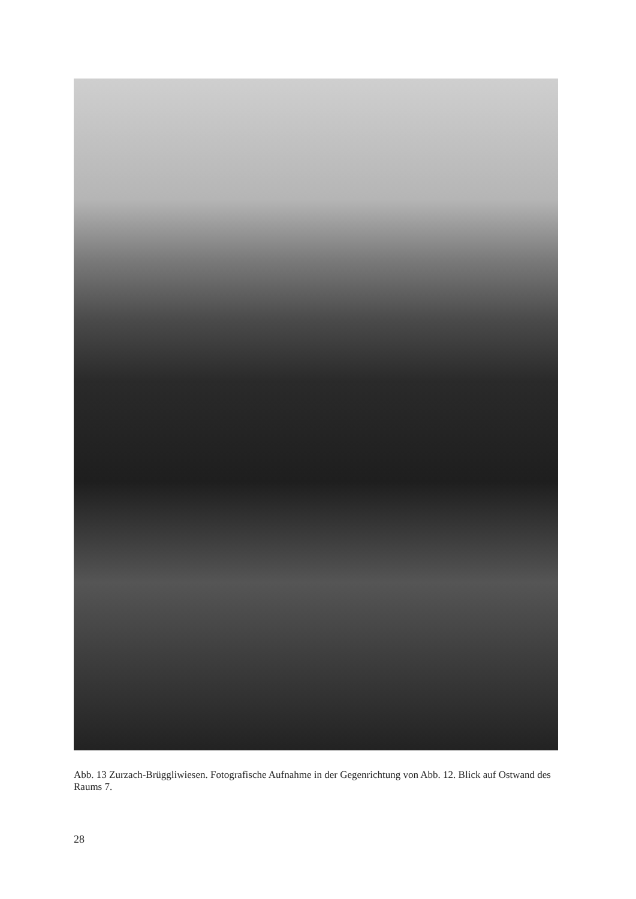Abb. 13 Zurzach-Brüggliwiesen. Fotografische Aufnahme in der Gegenrichtung von Abb. 12. Blick auf Ostwand des Raums 7.
28